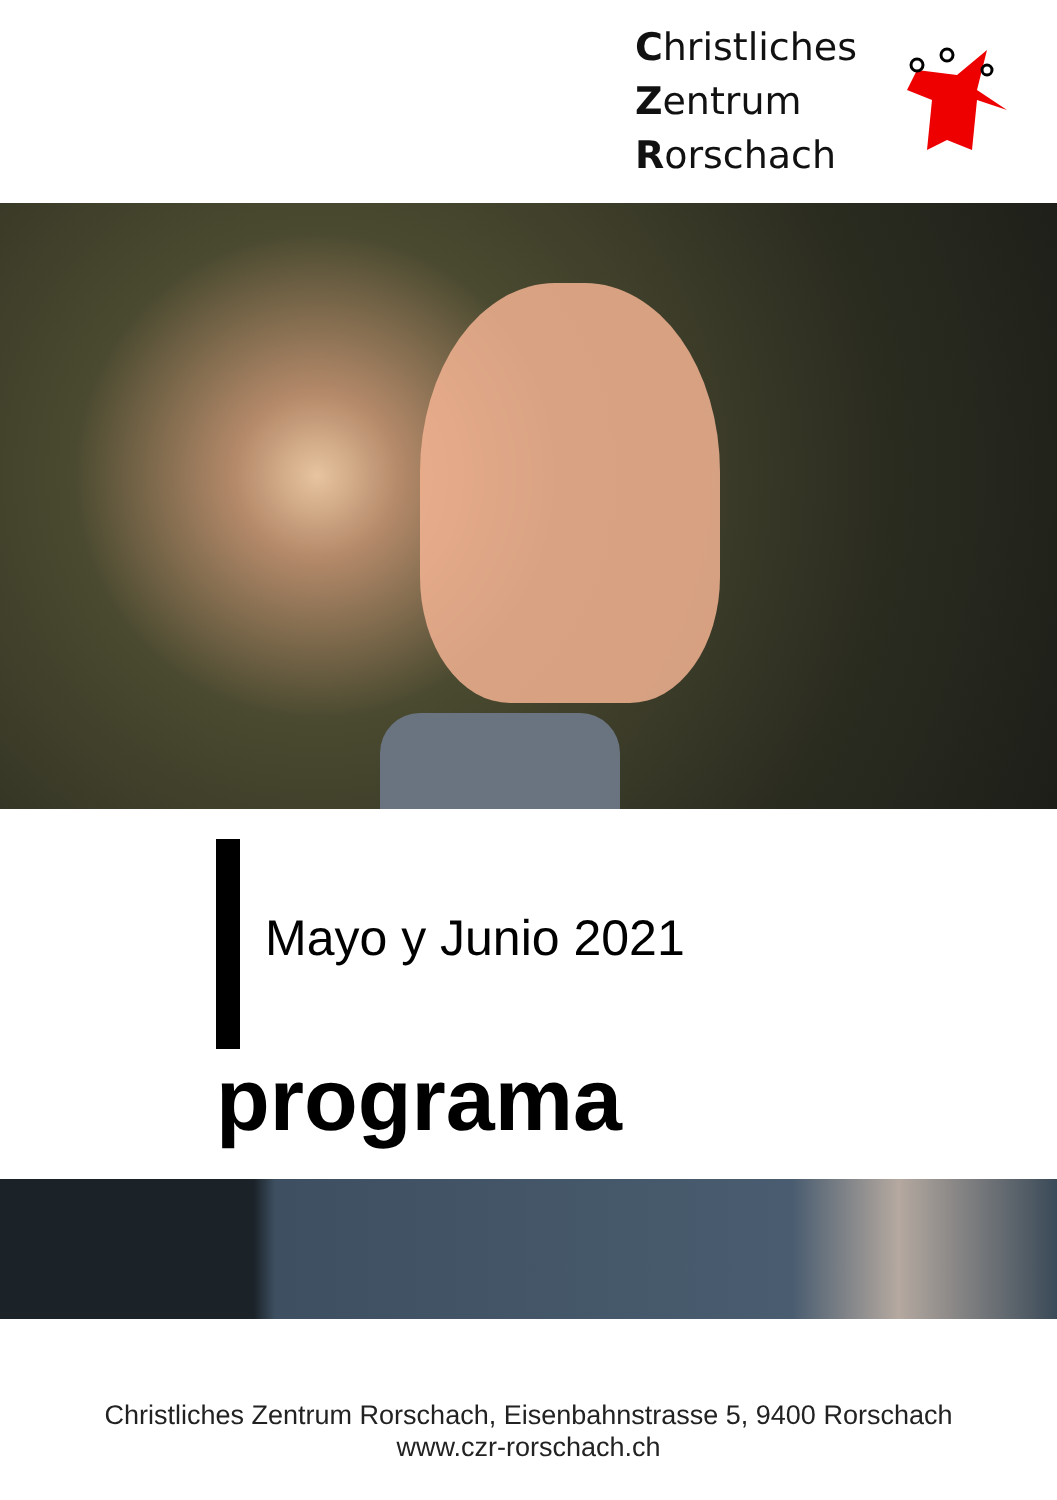Christliches
Zentrum
Rorschach
Mayo y Junio 2021
programa
Christliches Zentrum Rorschach, Eisenbahnstrasse 5, 9400 Rorschach
www.czr-rorschach.ch